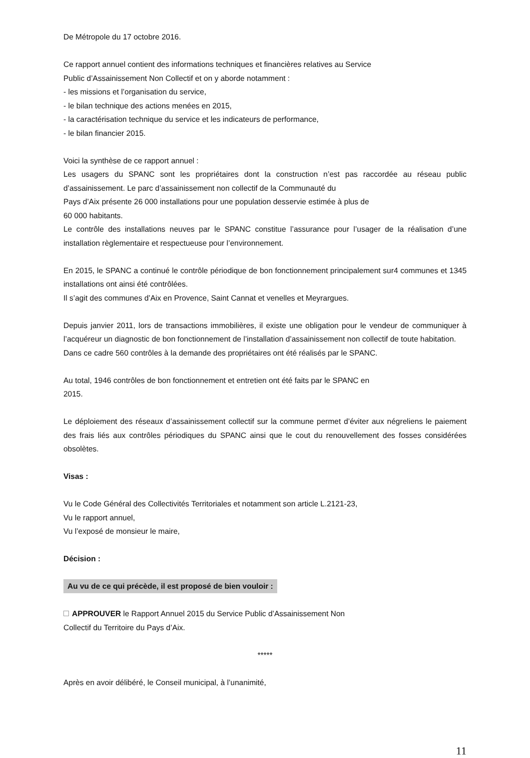De Métropole du 17 octobre 2016.
Ce rapport annuel contient des informations techniques et financières relatives au Service
Public d’Assainissement Non Collectif et on y aborde notamment :
- les missions et l’organisation du service,
- le bilan technique des actions menées en 2015,
- la caractérisation technique du service et les indicateurs de performance,
- le bilan financier 2015.
Voici la synthèse de ce rapport annuel :
Les usagers du SPANC sont les propriétaires dont la construction n’est pas raccordée au réseau public d’assainissement. Le parc d’assainissement non collectif de la Communauté du
Pays d’Aix présente 26 000 installations pour une population desservie estimée à plus de
60 000 habitants.
Le contrôle des installations neuves par le SPANC constitue l’assurance pour l’usager de la réalisation d’une installation règlementaire et respectueuse pour l’environnement.
En 2015, le SPANC a continué le contrôle périodique de bon fonctionnement principalement sur4 communes et 1345 installations ont ainsi été contrôlées.
Il s’agit des communes d’Aix en Provence, Saint Cannat et venelles et Meyrargues.
Depuis janvier 2011, lors de transactions immobilières, il existe une obligation pour le vendeur de communiquer à l’acquéreur un diagnostic de bon fonctionnement de l’installation d’assainissement non collectif de toute habitation.
Dans ce cadre 560 contrôles à la demande des propriétaires ont été réalisés par le SPANC.
Au total, 1946 contrôles de bon fonctionnement et entretien ont été faits par le SPANC en
2015.
Le déploiement des réseaux d’assainissement collectif sur la commune permet d’éviter aux négreliens le paiement des frais liés aux contrôles périodiques du SPANC ainsi que le cout du renouvellement des fosses considérées obsolètes.
Visas :
Vu le Code Général des Collectivités Territoriales et notamment son article L.2121-23,
Vu le rapport annuel,
Vu l’exposé de monsieur le maire,
Décision :
Au vu de ce qui précède, il est proposé de bien vouloir :
APPROUVER le Rapport Annuel 2015 du Service Public d’Assainissement Non
Collectif du Territoire du Pays d’Aix.
*****
Après en avoir délibéré, le Conseil municipal, à l’unanimité,
11